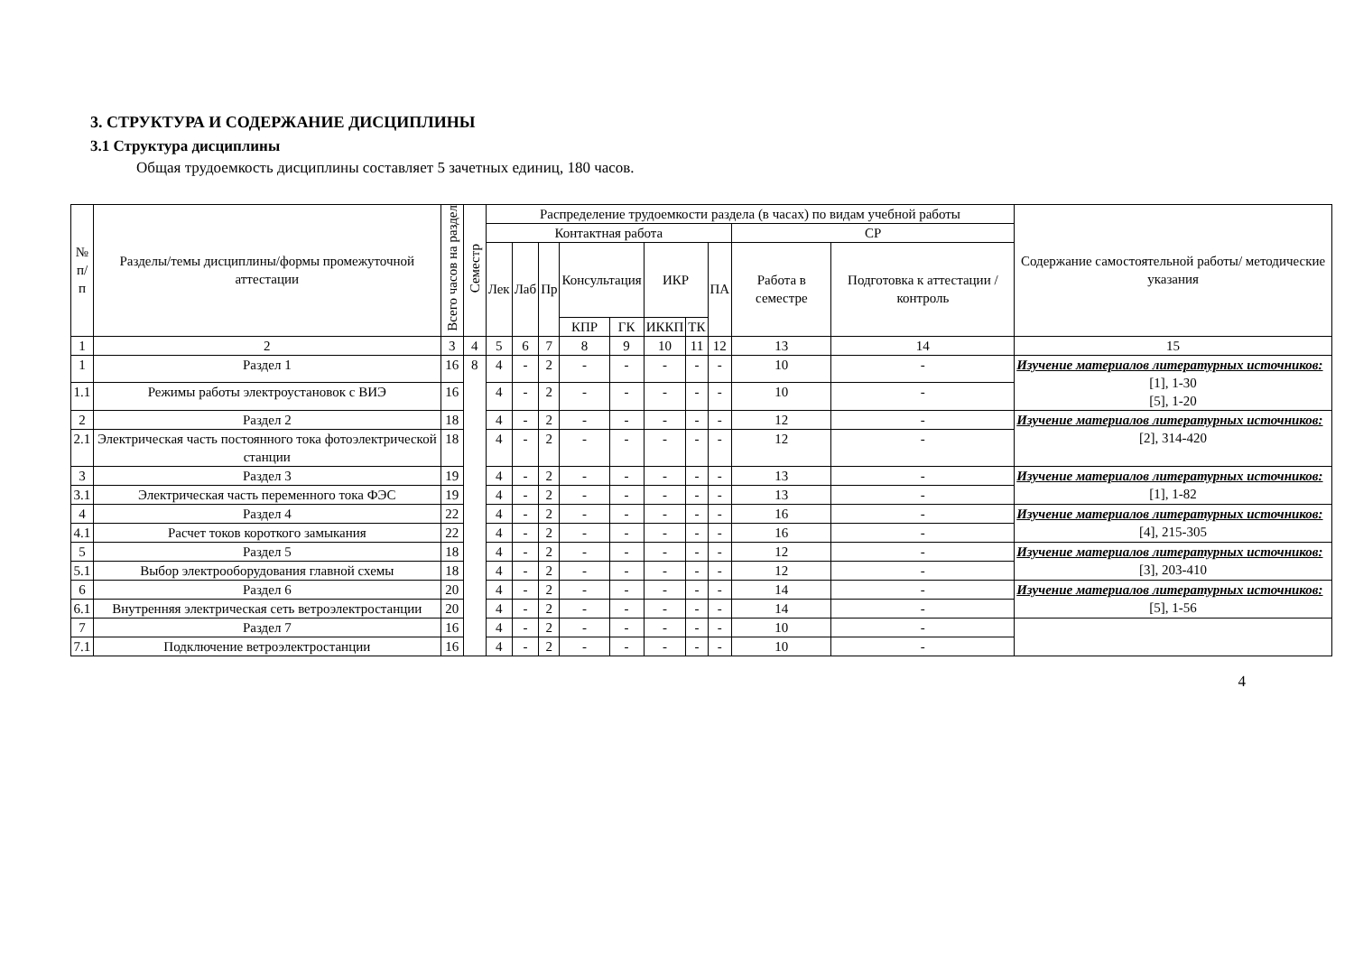3. СТРУКТУРА И СОДЕРЖАНИЕ ДИСЦИПЛИНЫ
3.1 Структура дисциплины
Общая трудоемкость дисциплины составляет 5 зачетных единиц, 180 часов.
| № п/п | Разделы/темы дисциплины/формы промежуточной аттестации | Всего часов на раздел | Семестр | Распределение трудоемкости раздела (в часах) по видам учебной работы | | | | | | | | | | Содержание самостоятельной работы/ методические указания |
| --- | --- | --- | --- | --- | --- | --- | --- | --- | --- | --- | --- | --- | --- | --- |
| | | | | Контактная работа | | | | | | | | СР | | |
| | | | | Лек | Лаб | Пр | Консультация | | ИКР | | ПА | Работа в семестре | Подготовка к аттестации /контроль | |
| | | | | | | | КПР | ГК | ИККП | ТК | | | | |
| 1 | 2 | 3 | 4 | 5 | 6 | 7 | 8 | 9 | 10 | 11 | 12 | 13 | 14 | 15 |
| 1 | Раздел 1 | 16 | 8 | 4 | - | 2 | - | - | - | - | - | 10 | - | Изучение материалов литературных источников: [1], 1-30 [5], 1-20 |
| 1.1 | Режимы работы электроустановок с ВИЭ | 16 | | 4 | - | 2 | - | - | - | - | - | 10 | - | |
| 2 | Раздел 2 | 18 | | 4 | - | 2 | - | - | - | - | - | 12 | - | Изучение материалов литературных источников: [2], 314-420 |
| 2.1 | Электрическая часть постоянного тока фотоэлектрической станции | 18 | | 4 | - | 2 | - | - | - | - | - | 12 | - | |
| 3 | Раздел 3 | 19 | | 4 | - | 2 | - | - | - | - | - | 13 | - | Изучение материалов литературных источников: [1], 1-82 |
| 3.1 | Электрическая часть переменного тока ФЭС | 19 | | 4 | - | 2 | - | - | - | - | - | 13 | - | |
| 4 | Раздел 4 | 22 | | 4 | - | 2 | - | - | - | - | - | 16 | - | Изучение материалов литературных источников: [4], 215-305 |
| 4.1 | Расчет токов короткого замыкания | 22 | | 4 | - | 2 | - | - | - | - | - | 16 | - | |
| 5 | Раздел 5 | 18 | | 4 | - | 2 | - | - | - | - | - | 12 | - | Изучение материалов литературных источников: [3], 203-410 |
| 5.1 | Выбор электрооборудования главной схемы | 18 | | 4 | - | 2 | - | - | - | - | - | 12 | - | |
| 6 | Раздел 6 | 20 | | 4 | - | 2 | - | - | - | - | - | 14 | - | Изучение материалов литературных источников: [5], 1-56 |
| 6.1 | Внутренняя электрическая сеть ветроэлектростанции | 20 | | 4 | - | 2 | - | - | - | - | - | 14 | - | |
| 7 | Раздел 7 | 16 | | 4 | - | 2 | - | - | - | - | - | 10 | - | |
| 7.1 | Подключение ветроэлектростанции | 16 | | 4 | - | 2 | - | - | - | - | - | 10 | - | |
4